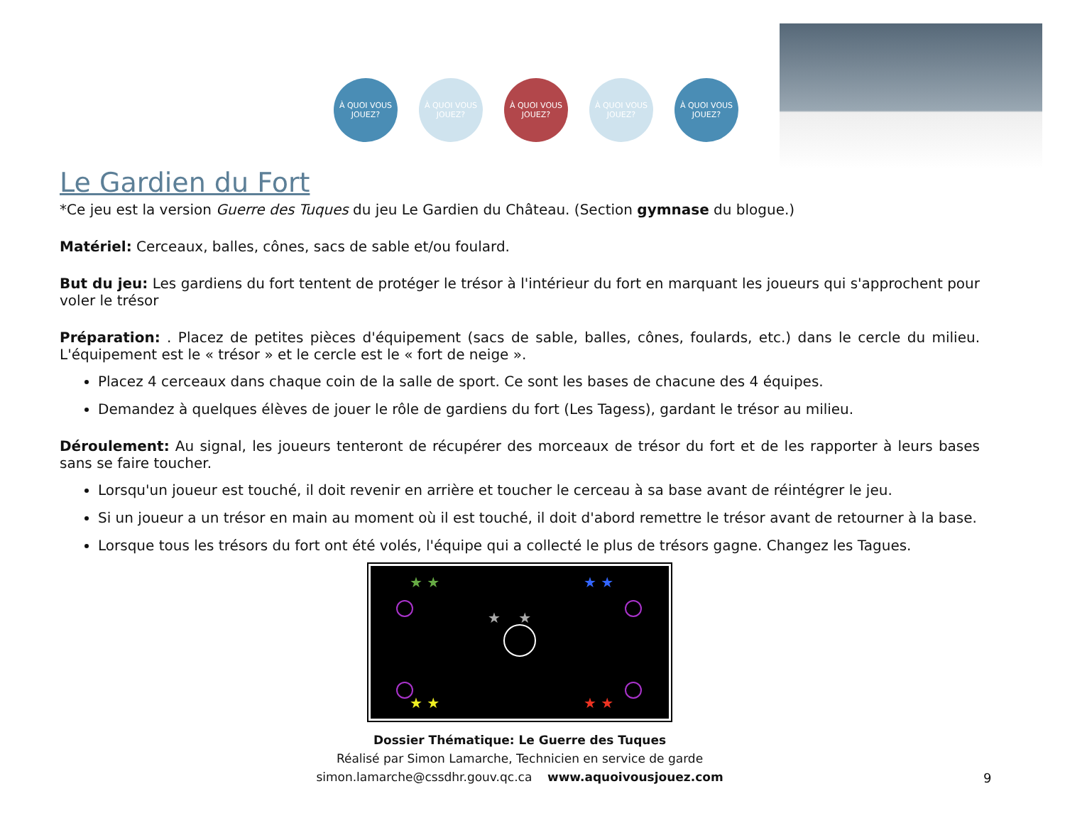À QUOI VOUS JOUEZ?
À QUOI VOUS JOUEZ?
À QUOI VOUS JOUEZ?
À QUOI VOUS JOUEZ?
À QUOI VOUS JOUEZ?
Le Gardien du Fort
*Ce jeu est la version Guerre des Tuques du jeu Le Gardien du Château. (Section gymnase du blogue.)
Matériel: Cerceaux, balles, cônes, sacs de sable et/ou foulard.
But du jeu: Les gardiens du fort tentent de protéger le trésor à l'intérieur du fort en marquant les joueurs qui s'approchent pour voler le trésor
Préparation: . Placez de petites pièces d'équipement (sacs de sable, balles, cônes, foulards, etc.) dans le cercle du milieu. L'équipement est le « trésor » et le cercle est le « fort de neige ».
Placez 4 cerceaux dans chaque coin de la salle de sport. Ce sont les bases de chacune des 4 équipes.
Demandez à quelques élèves de jouer le rôle de gardiens du fort (Les Tagess), gardant le trésor au milieu.
Déroulement: Au signal, les joueurs tenteront de récupérer des morceaux de trésor du fort et de les rapporter à leurs bases sans se faire toucher.
Lorsqu'un joueur est touché, il doit revenir en arrière et toucher le cerceau à sa base avant de réintégrer le jeu.
Si un joueur a un trésor en main au moment où il est touché, il doit d'abord remettre le trésor avant de retourner à la base.
Lorsque tous les trésors du fort ont été volés, l'équipe qui a collecté le plus de trésors gagne. Changez les Tagues.
★ ★
★ ★
★ ★
★ ★
★ ★
Dossier Thématique: Le Guerre des Tuques
Réalisé par Simon Lamarche, Technicien en service de garde
simon.lamarche@cssdhr.gouv.qc.ca www.aquoivousjouez.com
9